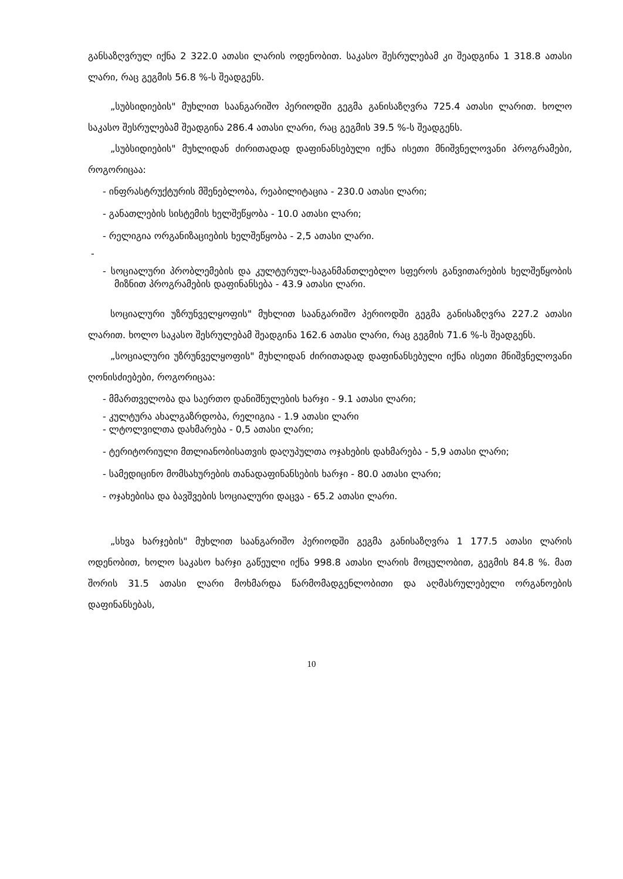განსაზღვრულ იქნა 2 322.0 ათასი ლარის ოდენობით. საკასო შესრულებამ კი შეადგინა 1 318.8 ათასი ლარი, რაც გეგმის 56.8 %-ს შეადგენს.
„სუბსიდიების" მუხლით საანგარიშო პერიოდში გეგმა განისაზღვრა 725.4 ათასი ლარით. ხოლო საკასო შესრულებამ შეადგინა 286.4 ათასი ლარი, რაც გეგმის 39.5 %-ს შეადგენს.
„სუბსიდიების" მუხლიდან ძირითადად დაფინანსებული იქნა ისეთი მნიშვნელოვანი პროგრამები, როგორიცაა:
- ინფრასტრუქტურის მშენებლობა, რეაბილიტაცია - 230.0 ათასი ლარი;
- განათლების სისტემის ხელშეწყობა - 10.0 ათასი ლარი;
- რელიგია ორგანიზაციების ხელშეწყობა - 2,5 ათასი ლარი.
-
- სოციალური პრობლემების და კულტურულ-საგანმანთლებლო სფეროს განვითარების ხელშეწყობის მიზნით პროგრამების დაფინანსება - 43.9 ათასი ლარი.
სოციალური უზრუნველყოფის" მუხლით საანგარიშო პერიოდში გეგმა განისაზღვრა 227.2 ათასი ლარით. ხოლო საკასო შესრულებამ შეადგინა 162.6 ათასი ლარი, რაც გეგმის 71.6 %-ს შეადგენს.
„სოციალური უზრუნველყოფის" მუხლიდან ძირითადად დაფინანსებული იქნა ისეთი მნიშვნელოვანი ღონისძიებები, როგორიცაა:
- მმართველობა და საერთო დანიშნულების ხარჯი - 9.1 ათასი ლარი;
- კულტურა ახალგაზრდობა, რელიგია - 1.9 ათასი ლარი
- ლტოლვილთა დახმარება - 0,5 ათასი ლარი;
- ტერიტორიული მთლიანობისათვის დაღუპულთა ოჯახების დახმარება - 5,9 ათასი ლარი;
- სამედიცინო მომსახურების თანადაფინანსების ხარჯი - 80.0 ათასი ლარი;
- ოჯახებისა და ბავშვების სოციალური დაცვა - 65.2 ათასი ლარი.
„სხვა ხარჯების" მუხლით საანგარიშო პერიოდში გეგმა განისაზღვრა 1 177.5 ათასი ლარის ოდენობით, ხოლო საკასო ხარჯი გაწეული იქნა 998.8 ათასი ლარის მოცულობით, გეგმის 84.8 %. მათ შორის 31.5 ათასი ლარი მოხმარდა წარმომადგენლობითი და აღმასრულებელი ორგანოების დაფინანსებას,
10